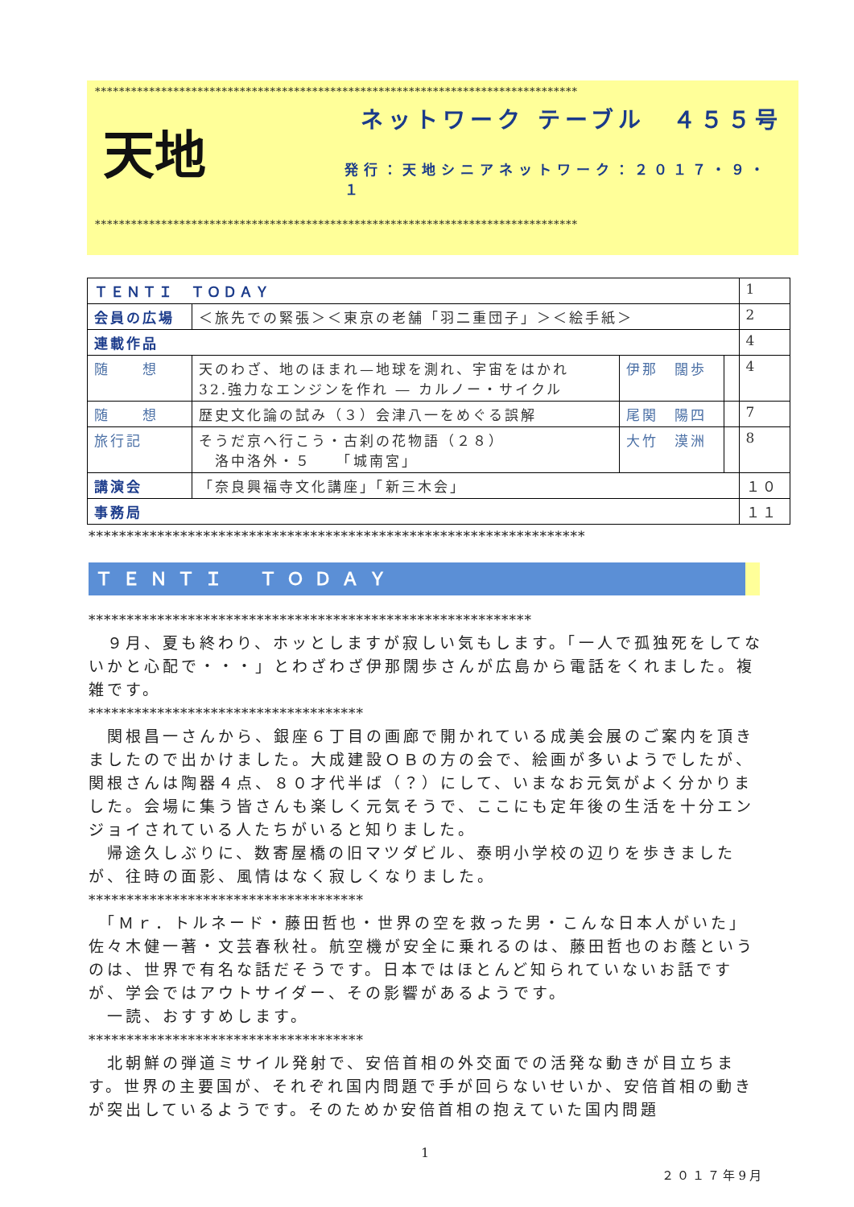********************************************************************************
天地
ネットワーク テーブル　４５５号
発行：天地シニアネットワーク：２０１７・９・１
********************************************************************************
| ＴＥＮＴＩ ＴＯＤＡＹ | | | | 1 |
| 会員の広場 | ＜旅先での緊張＞＜東京の老舗「羽二重団子」＞＜絵手紙＞ | | | 2 |
| 連載作品 | | | | 4 |
| 随 想 | 天のわざ、地のほまれ—地球を測れ、宇宙をはかれ 32.強力なエンジンを作れ ― カルノー・サイクル | 伊那 闊歩 | | 4 |
| 随 想 | 歴史文化論の試み（３）会津八一をめぐる誤解 | 尾関 陽四 | | 7 |
| 旅行記 | そうだ京へ行こう・古刹の花物語（２８） 洛中洛外・５ 「城南宮」 | 大竹 漠洲 | | 8 |
| 講演会 | 「奈良興福寺文化講座」「新三木会」 | | | １０ |
| 事務局 | | | | １１ |
*****************************************************************
ＴＥＮＴＩ　ＴＯＤＡＹ
**********************************************************
　９月、夏も終わり、ホッとしますが寂しい気もします。「一人で孤独死をしてないかと心配で・・・」とわざわざ伊那闊歩さんが広島から電話をくれました。複雑です。
************************************
　関根昌一さんから、銀座６丁目の画廊で開かれている成美会展のご案内を頂きましたので出かけました。大成建設ＯＢの方の会で、絵画が多いようでしたが、関根さんは陶器４点、８０才代半ば（？）にして、いまなお元気がよく分かりました。会場に集う皆さんも楽しく元気そうで、ここにも定年後の生活を十分エンジョイされている人たちがいると知りました。
　帰途久しぶりに、数寄屋橋の旧マツダビル、泰明小学校の辺りを歩きましたが、往時の面影、風情はなく寂しくなりました。
************************************
　「Ｍｒ．トルネード・藤田哲也・世界の空を救った男・こんな日本人がいた」佐々木健一著・文芸春秋社。航空機が安全に乗れるのは、藤田哲也のお蔭というのは、世界で有名な話だそうです。日本ではほとんど知られていないお話ですが、学会ではアウトサイダー、その影響があるようです。
　一読、おすすめします。
************************************
　北朝鮮の弾道ミサイル発射で、安倍首相の外交面での活発な動きが目立ちます。世界の主要国が、それぞれ国内問題で手が回らないせいか、安倍首相の動きが突出しているようです。そのためか安倍首相の抱えていた国内問題
1
２０１７年9月